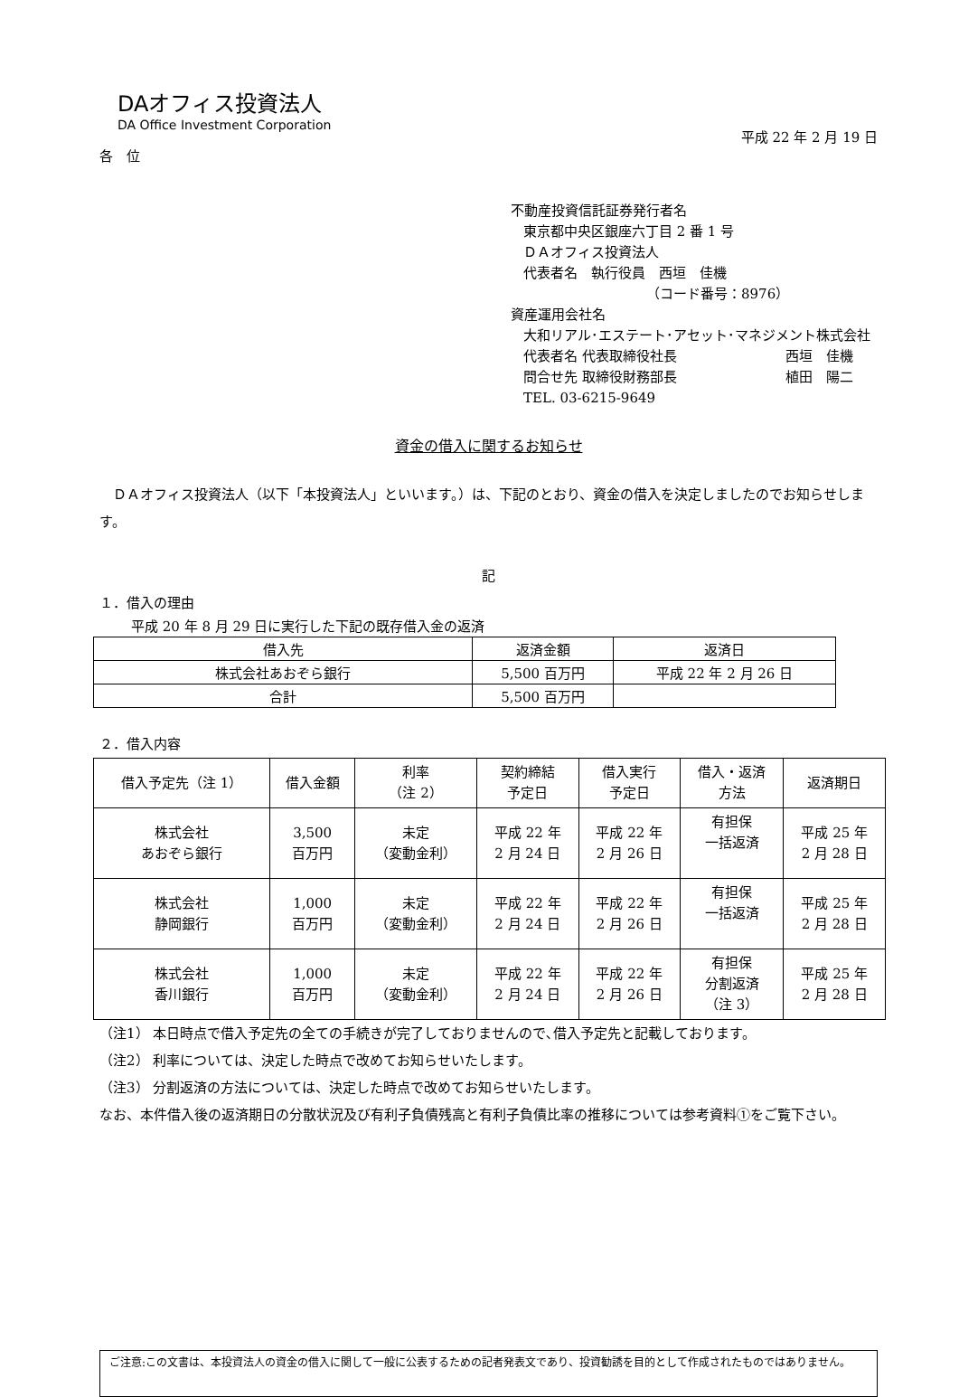DAオフィス投資法人
DA Office Investment Corporation
平成 22 年 2 月 19 日
各　位
不動産投資信託証券発行者名
東京都中央区銀座六丁目 2 番 1 号
ＤＡオフィス投資法人
代表者名　執行役員　西垣　佳機
（コード番号：8976）
資産運用会社名
大和リアル･エステート･アセット･マネジメント株式会社
代表者名 代表取締役社長 西垣　佳機
問合せ先 取締役財務部長 植田　陽二
TEL. 03-6215-9649
資金の借入に関するお知らせ
　ＤＡオフィス投資法人（以下「本投資法人」といいます。）は、下記のとおり、資金の借入を決定しましたのでお知らせします。
記
１．借入の理由
平成 20 年 8 月 29 日に実行した下記の既存借入金の返済
| 借入先 | 返済金額 | 返済日 |
| --- | --- | --- |
| 株式会社あおぞら銀行 | 5,500 百万円 | 平成 22 年 2 月 26 日 |
| 合計 | 5,500 百万円 | |
２．借入内容
| 借入予定先（注 1） | 借入金額 | 利率 （注 2） | 契約締結 予定日 | 借入実行 予定日 | 借入・返済 方法 | 返済期日 |
| --- | --- | --- | --- | --- | --- | --- |
| 株式会社 あおぞら銀行 | 3,500 百万円 | 未定 （変動金利） | 平成 22 年 2 月 24 日 | 平成 22 年 2 月 26 日 | 有担保 一括返済 | 平成 25 年 2 月 28 日 |
| 株式会社 静岡銀行 | 1,000 百万円 | 未定 （変動金利） | 平成 22 年 2 月 24 日 | 平成 22 年 2 月 26 日 | 有担保 一括返済 | 平成 25 年 2 月 28 日 |
| 株式会社 香川銀行 | 1,000 百万円 | 未定 （変動金利） | 平成 22 年 2 月 24 日 | 平成 22 年 2 月 26 日 | 有担保 分割返済 （注 3） | 平成 25 年 2 月 28 日 |
（注1） 本日時点で借入予定先の全ての手続きが完了しておりませんので､借入予定先と記載しております。
（注2） 利率については、決定した時点で改めてお知らせいたします。
（注3） 分割返済の方法については、決定した時点で改めてお知らせいたします。
なお、本件借入後の返済期日の分散状況及び有利子負債残高と有利子負債比率の推移については参考資料①をご覧下さい。
ご注意:この文書は、本投資法人の資金の借入に関して一般に公表するための記者発表文であり、投資勧誘を目的として作成されたものではありません。